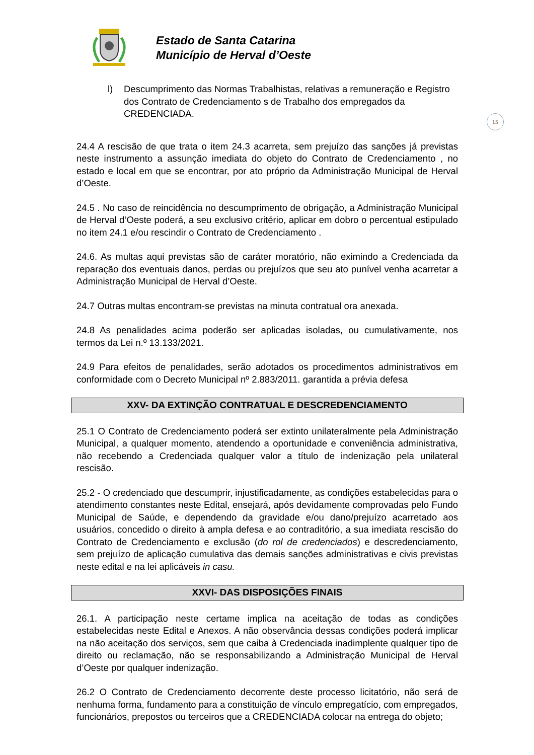Estado de Santa Catarina
Município de Herval d’Oeste
15
l) Descumprimento das Normas Trabalhistas, relativas a remuneração e Registro dos Contrato de Credenciamento s de Trabalho dos empregados da CREDENCIADA.
24.4 A rescisão de que trata o item 24.3 acarreta, sem prejuízo das sanções já previstas neste instrumento a assunção imediata do objeto do Contrato de Credenciamento , no estado e local em que se encontrar, por ato próprio da Administração Municipal de Herval d’Oeste.
24.5 . No caso de reincidência no descumprimento de obrigação, a Administração Municipal de Herval d’Oeste poderá, a seu exclusivo critério, aplicar em dobro o percentual estipulado no item 24.1 e/ou rescindir o Contrato de Credenciamento .
24.6. As multas aqui previstas são de caráter moratório, não eximindo a Credenciada da reparação dos eventuais danos, perdas ou prejuízos que seu ato punível venha acarretar a Administração Municipal de Herval d’Oeste.
24.7 Outras multas encontram-se previstas na minuta contratual ora anexada.
24.8 As penalidades acima poderão ser aplicadas isoladas, ou cumulativamente, nos termos da Lei n.º 13.133/2021.
24.9 Para efeitos de penalidades, serão adotados os procedimentos administrativos em conformidade com o Decreto Municipal nº 2.883/2011. garantida a prévia defesa
XXV- DA EXTINÇÃO CONTRATUAL E DESCREDENCIAMENTO
25.1 O Contrato de Credenciamento poderá ser extinto unilateralmente pela Administração Municipal, a qualquer momento, atendendo a oportunidade e conveniência administrativa, não recebendo a Credenciada qualquer valor a título de indenização pela unilateral rescisão.
25.2 - O credenciado que descumprir, injustificadamente, as condições estabelecidas para o atendimento constantes neste Edital, ensejará, após devidamente comprovadas pelo Fundo Municipal de Saúde, e dependendo da gravidade e/ou dano/prejuízo acarretado aos usuários, concedido o direito à ampla defesa e ao contraditório, a sua imediata rescisão do Contrato de Credenciamento e exclusão (do rol de credenciados) e descredenciamento, sem prejuízo de aplicação cumulativa das demais sanções administrativas e civis previstas neste edital e na lei aplicáveis in casu.
XXVI- DAS DISPOSIÇÕES FINAIS
26.1. A participação neste certame implica na aceitação de todas as condições estabelecidas neste Edital e Anexos. A não observância dessas condições poderá implicar na não aceitação dos serviços, sem que caiba à Credenciada inadimplente qualquer tipo de direito ou reclamação, não se responsabilizando a Administração Municipal de Herval d’Oeste por qualquer indenização.
26.2 O Contrato de Credenciamento decorrente deste processo licitatório, não será de nenhuma forma, fundamento para a constituição de vínculo empregatício, com empregados, funcionários, prepostos ou terceiros que a CREDENCIADA colocar na entrega do objeto;